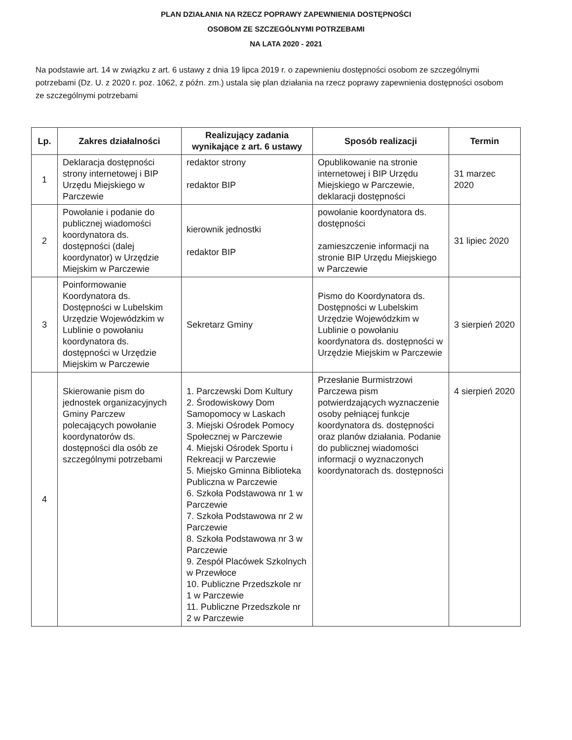PLAN DZIAŁANIA NA RZECZ POPRAWY ZAPEWNIENIA DOSTĘPNOŚCI
OSOBOM ZE SZCZEGÓLNYMI POTRZEBAMI
NA LATA 2020 - 2021
Na podstawie art. 14 w związku z art. 6 ustawy z dnia 19 lipca 2019 r. o zapewnieniu dostępności osobom ze szczególnymi potrzebami (Dz. U. z 2020 r. poz. 1062, z późn. zm.) ustala się plan działania na rzecz poprawy zapewnienia dostępności osobom ze szczególnymi potrzebami
| Lp. | Zakres działalności | Realizujący zadania wynikające z art. 6 ustawy | Sposób realizacji | Termin |
| --- | --- | --- | --- | --- |
| 1 | Deklaracja dostępności strony internetowej i BIP Urzędu Miejskiego w Parczewie | redaktor strony redaktor BIP | Opublikowanie na stronie internetowej i BIP Urzędu Miejskiego w Parczewie, deklaracji dostępności | 31 marzec 2020 |
| 2 | Powołanie i podanie do publicznej wiadomości koordynatora ds. dostępności (dalej koordynator) w Urzędzie Miejskim w Parczewie | kierownik jednostki redaktor BIP | powołanie koordynatora ds. dostępności zamieszczenie informacji na stronie BIP Urzędu Miejskiego w Parczewie | 31 lipiec 2020 |
| 3 | Poinformowanie Koordynatora ds. Dostępności w Lubelskim Urzędzie Wojewódzkim w Lublinie o powołaniu koordynatora ds. dostępności w Urzędzie Miejskim w Parczewie | Sekretarz Gminy | Pismo do Koordynatora ds. Dostępności w Lubelskim Urzędzie Wojewódzkim w Lublinie o powołaniu koordynatora ds. dostępności w Urzędzie Miejskim w Parczewie | 3 sierpień 2020 |
| 4 | Skierowanie pism do jednostek organizacyjnych Gminy Parczew polecających powołanie koordynatorów ds. dostępności dla osób ze szczególnymi potrzebami | 1. Parczewski Dom Kultury 2. Środowiskowy Dom Samopomocy w Laskach 3. Miejski Ośrodek Pomocy Społecznej w Parczewie 4. Miejski Ośrodek Sportu i Rekreacji w Parczewie 5. Miejsko Gminna Biblioteka Publiczna w Parczewie 6. Szkoła Podstawowa nr 1 w Parczewie 7. Szkoła Podstawowa nr 2 w Parczewie 8. Szkoła Podstawowa nr 3 w Parczewie 9. Zespół Placówek Szkolnych w Przewłoce 10. Publiczne Przedszkole nr 1 w Parczewie 11. Publiczne Przedszkole nr 2 w Parczewie | Przesłanie Burmistrzowi Parczewa pism potwierdzających wyznaczenie osoby pełniącej funkcje koordynatora ds. dostępności oraz planów działania. Podanie do publicznej wiadomości informacji o wyznaczonych koordynatorach ds. dostępności | 4 sierpień 2020 |